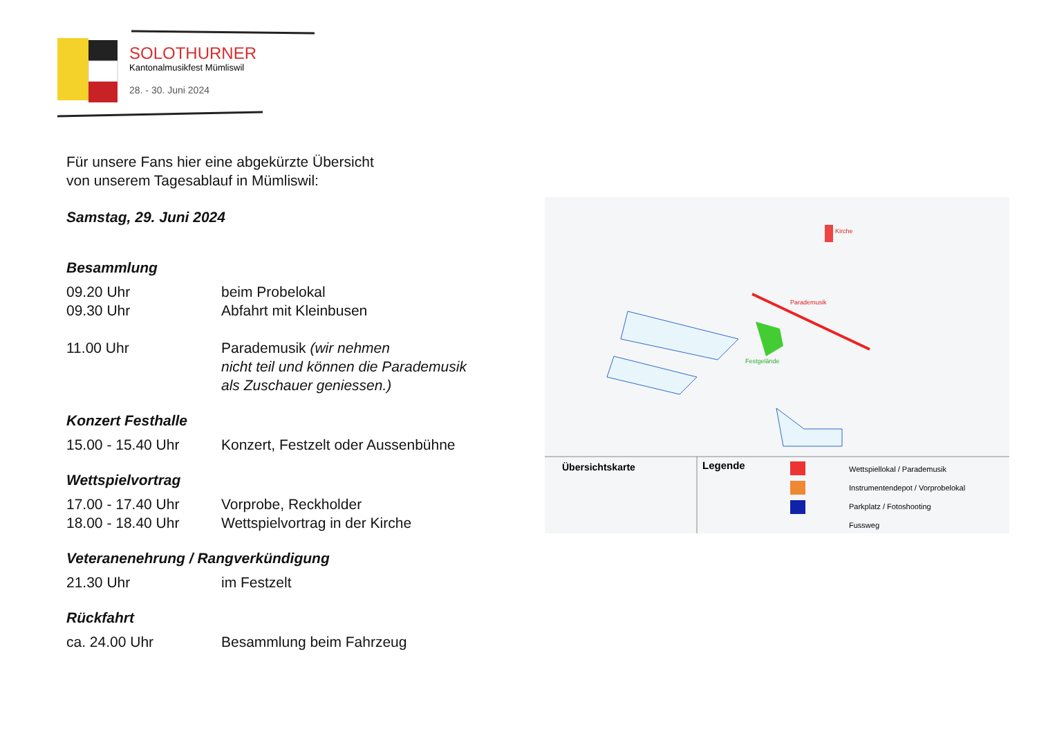SOLOTHURNER
Kantonalmusikfest Mümliswil
28. - 30. Juni 2024
Für unsere Fans hier eine abgekürzte Übersicht
von unserem Tagesablauf in Mümliswil:
Samstag, 29. Juni 2024
Besammlung
09.20 Uhr beim Probelokal
09.30 Uhr Abfahrt mit Kleinbusen
11.00 Uhr Parademusik (wir nehmen
nicht teil und können die Parademusik
als Zuschauer geniessen.)
Konzert Festhalle
15.00 - 15.40 Uhr Konzert, Festzelt oder Aussenbühne
Wettspielvortrag
17.00 - 17.40 Uhr Vorprobe, Reckholder
18.00 - 18.40 Uhr Wettspielvortrag in der Kirche
Veteranenehrung / Rangverkündigung
21.30 Uhr im Festzelt
Rückfahrt
ca. 24.00 Uhr Besammlung beim Fahrzeug
Kirche
Parademusik
Festgelände
.
Übersichtskarte
Legende
Wettspiellokal / Parademusik
Instrumentendepot / Vorprobelokal
Parkplatz / Fotoshooting
Fussweg